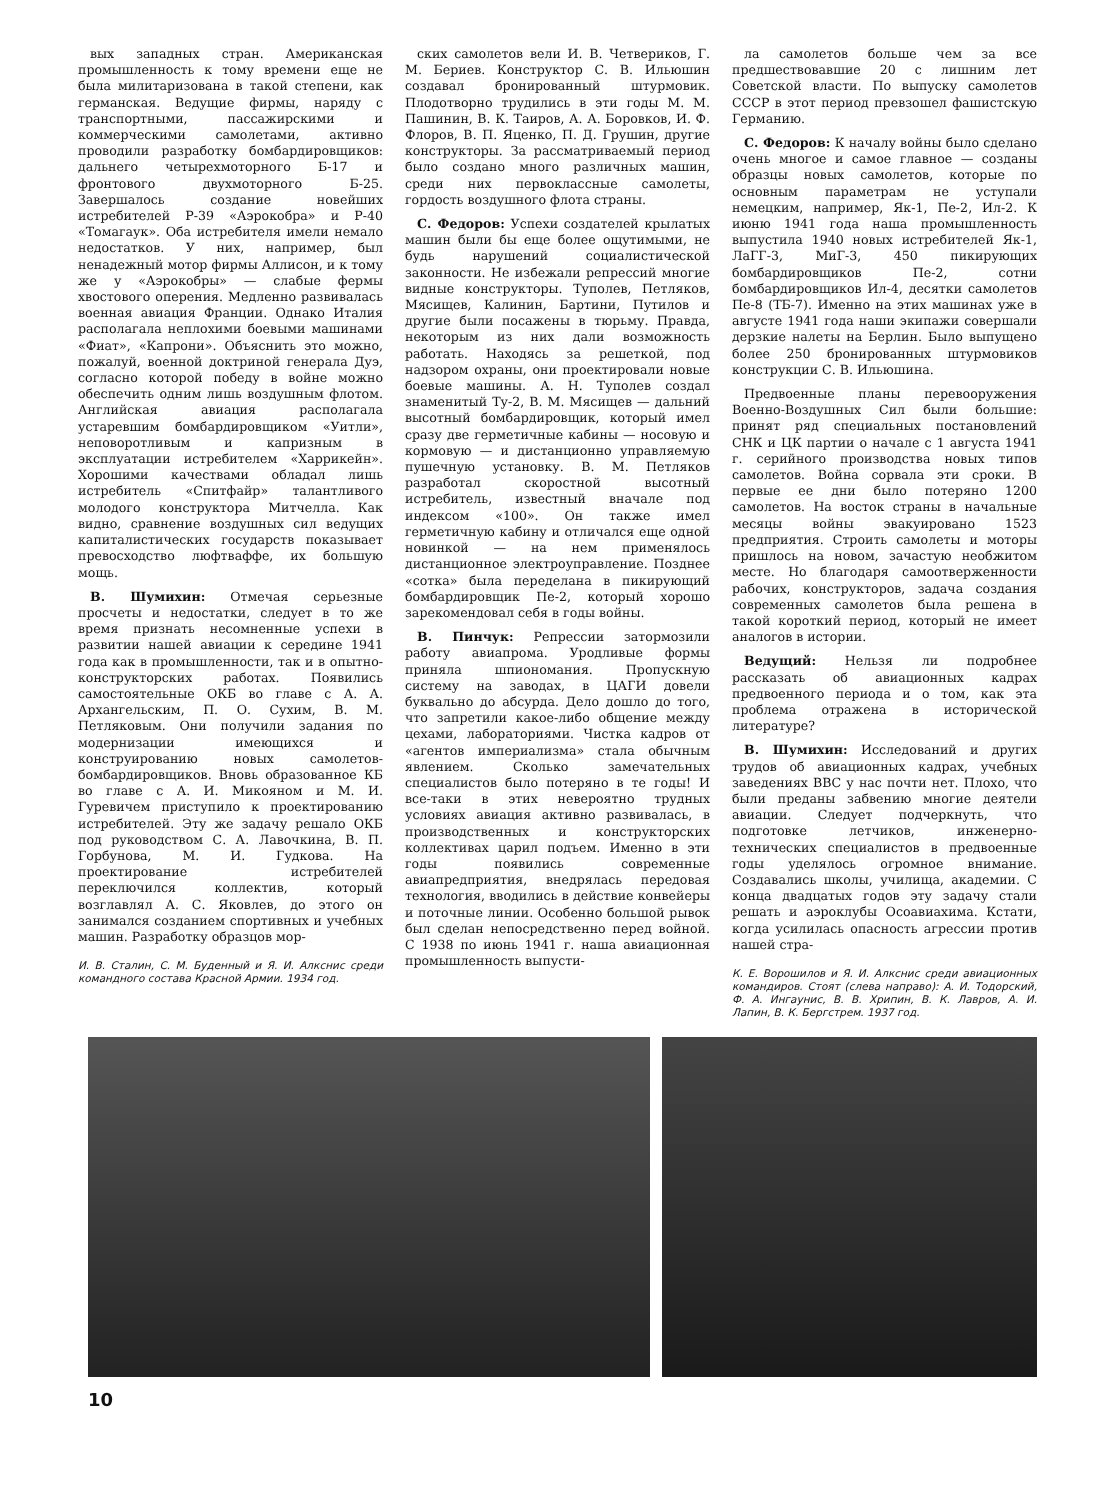вых западных стран. Американская промышленность к тому времени еще не была милитаризована в такой степени, как германская. Ведущие фирмы, наряду с транспортными, пассажирскими и коммерческими самолетами, активно проводили разработку бомбардировщиков: дальнего четырехмоторного Б-17 и фронтового двухмоторного Б-25. Завершалось создание новейших истребителей Р-39 «Аэрокобра» и Р-40 «Томагаук». Оба истребителя имели немало недостатков. У них, например, был ненадежный мотор фирмы Аллисон, и к тому же у «Аэрокобры» — слабые фермы хвостового оперения. Медленно развивалась военная авиация Франции. Однако Италия располагала неплохими боевыми машинами «Фиат», «Капрони». Объяснить это можно, пожалуй, военной доктриной генерала Дуэ, согласно которой победу в войне можно обеспечить одним лишь воздушным флотом. Английская авиация располагала устаревшим бомбардировщиком «Уитли», неповоротливым и капризным в эксплуатации истребителем «Харрикейн». Хорошими качествами обладал лишь истребитель «Спитфайр» талантливого молодого конструктора Митчелла. Как видно, сравнение воздушных сил ведущих капиталистических государств показывает превосходство люфтваффе, их большую мощь.
В. Шумихин: Отмечая серьезные просчеты и недостатки, следует в то же время признать несомненные успехи в развитии нашей авиации к середине 1941 года как в промышленности, так и в опытно-конструкторских работах. Появились самостоятельные ОКБ во главе с А. А. Архангельским, П. О. Сухим, В. М. Петляковым. Они получили задания по модернизации имеющихся и конструированию новых самолетов-бомбардировщиков. Вновь образованное КБ во главе с А. И. Микояном и М. И. Гуревичем приступило к проектированию истребителей. Эту же задачу решало ОКБ под руководством С. А. Лавочкина, В. П. Горбунова, М. И. Гудкова. На проектирование истребителей переключился коллектив, который возглавлял А. С. Яковлев, до этого он занимался созданием спортивных и учебных машин. Разработку образцов мор-
И. В. Сталин, С. М. Буденный и Я. И. Алкснис среди командного состава Красной Армии. 1934 год.
ских самолетов вели И. В. Четвериков, Г. М. Бериев. Конструктор С. В. Ильюшин создавал бронированный штурмовик. Плодотворно трудились в эти годы М. М. Пашинин, В. К. Таиров, А. А. Боровков, И. Ф. Флоров, В. П. Яценко, П. Д. Грушин, другие конструкторы. За рассматриваемый период было создано много различных машин, среди них первоклассные самолеты, гордость воздушного флота страны.
С. Федоров: Успехи создателей крылатых машин были бы еще более ощутимыми, не будь нарушений социалистической законности. Не избежали репрессий многие видные конструкторы. Туполев, Петляков, Мясищев, Калинин, Бартини, Путилов и другие были посажены в тюрьму. Правда, некоторым из них дали возможность работать. Находясь за решеткой, под надзором охраны, они проектировали новые боевые машины. А. Н. Туполев создал знаменитый Ту-2, В. М. Мясищев — дальний высотный бомбардировщик, который имел сразу две герметичные кабины — носовую и кормовую — и дистанционно управляемую пушечную установку. В. М. Петляков разработал скоростной высотный истребитель, известный вначале под индексом «100». Он также имел герметичную кабину и отличался еще одной новинкой — на нем применялось дистанционное электроуправление. Позднее «сотка» была переделана в пикирующий бомбардировщик Пе-2, который хорошо зарекомендовал себя в годы войны.
В. Пинчук: Репрессии затормозили работу авиапрома. Уродливые формы приняла шпиономания. Пропускную систему на заводах, в ЦАГИ довели буквально до абсурда. Дело дошло до того, что запретили какое-либо общение между цехами, лабораториями. Чистка кадров от «агентов империализма» стала обычным явлением. Сколько замечательных специалистов было потеряно в те годы! И все-таки в этих невероятно трудных условиях авиация активно развивалась, в производственных и конструкторских коллективах царил подъем. Именно в эти годы появились современные авиапредприятия, внедрялась передовая технология, вводились в действие конвейеры и поточные линии. Особенно большой рывок был сделан непосредственно перед войной. С 1938 по июнь 1941 г. наша авиационная промышленность выпусти-
ла самолетов больше чем за все предшествовавшие 20 с лишним лет Советской власти. По выпуску самолетов СССР в этот период превзошел фашистскую Германию.
С. Федоров: К началу войны было сделано очень многое и самое главное — созданы образцы новых самолетов, которые по основным параметрам не уступали немецким, например, Як-1, Пе-2, Ил-2. К июню 1941 года наша промышленность выпустила 1940 новых истребителей Як-1, ЛаГГ-3, МиГ-3, 450 пикирующих бомбардировщиков Пе-2, сотни бомбардировщиков Ил-4, десятки самолетов Пе-8 (ТБ-7). Именно на этих машинах уже в августе 1941 года наши экипажи совершали дерзкие налеты на Берлин. Было выпущено более 250 бронированных штурмовиков конструкции С. В. Ильюшина.
Предвоенные планы перевооружения Военно-Воздушных Сил были большие: принят ряд специальных постановлений СНК и ЦК партии о начале с 1 августа 1941 г. серийного производства новых типов самолетов. Война сорвала эти сроки. В первые ее дни было потеряно 1200 самолетов. На восток страны в начальные месяцы войны эвакуировано 1523 предприятия. Строить самолеты и моторы пришлось на новом, зачастую необжитом месте. Но благодаря самоотверженности рабочих, конструкторов, задача создания современных самолетов была решена в такой короткий период, который не имеет аналогов в истории.
Ведущий: Нельзя ли подробнее рассказать об авиационных кадрах предвоенного периода и о том, как эта проблема отражена в исторической литературе?
В. Шумихин: Исследований и других трудов об авиационных кадрах, учебных заведениях ВВС у нас почти нет. Плохо, что были преданы забвению многие деятели авиации. Следует подчеркнуть, что подготовке летчиков, инженерно-технических специалистов в предвоенные годы уделялось огромное внимание. Создавались школы, училища, академии. С конца двадцатых годов эту задачу стали решать и аэроклубы Осоавиахима. Кстати, когда усилилась опасность агрессии против нашей стра-
К. Е. Ворошилов и Я. И. Алкснис среди авиационных командиров. Стоят (слева направо): А. И. Тодорский, Ф. А. Ингаунис, В. В. Хрипин, В. К. Лавров, А. И. Лапин, В. К. Бергстрем. 1937 год.
10